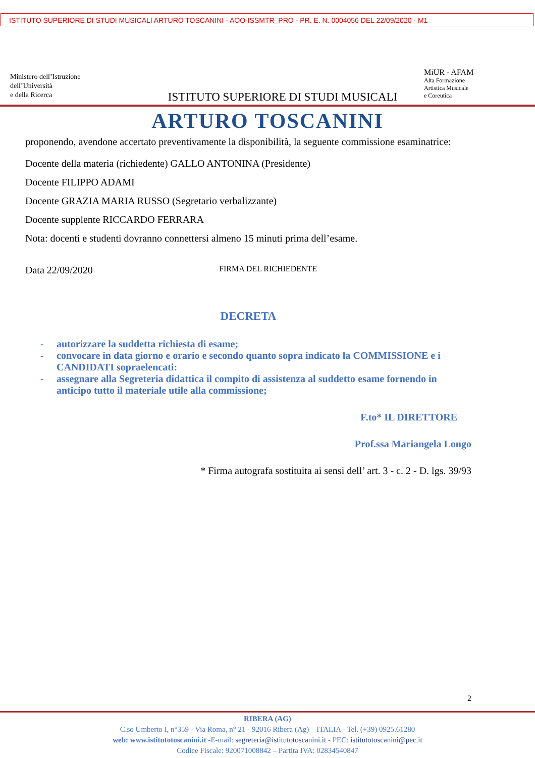ISTITUTO SUPERIORE DI STUDI MUSICALI ARTURO TOSCANINI - AOO-ISSMTR_PRO - PR. E. N. 0004056 DEL 22/09/2020 - M1
Ministero dell’Istruzione
dell’Università
e della Ricerca
ISTITUTO SUPERIORE DI STUDI MUSICALI
MiUR - AFAM
Alta Formazione
Artistica Musicale
e Coreutica
ARTURO TOSCANINI
proponendo, avendone accertato preventivamente la disponibilità, la seguente commissione esaminatrice:
Docente della materia (richiedente) GALLO ANTONINA (Presidente)
Docente FILIPPO ADAMI
Docente GRAZIA MARIA RUSSO (Segretario verbalizzante)
Docente supplente RICCARDO FERRARA
Nota: docenti e studenti dovranno connettersi almeno 15 minuti prima dell’esame.
Data 22/09/2020
FIRMA DEL RICHIEDENTE
DECRETA
- autorizzare la suddetta richiesta di esame;
- convocare in data giorno e orario e secondo quanto sopra indicato la COMMISSIONE e i CANDIDATI sopraelencati:
- assegnare alla Segreteria didattica il compito di assistenza al suddetto esame fornendo in anticipo tutto il materiale utile alla commissione;
F.to* IL DIRETTORE
Prof.ssa Mariangela Longo
* Firma autografa sostituita ai sensi dell’ art. 3 - c. 2 - D. lgs. 39/93
2
RIBERA (AG)
C.so Umberto I, n°359 - Via Roma, n° 21 - 92016 Ribera (Ag) – ITALIA - Tel. (+39) 0925.61280
web: www.istitutotoscanini.it -E-mail: segreteria@istitutotoscanini.it - PEC: istitutotoscanini@pec.it
Codice Fiscale: 920071008842 – Partita IVA: 02834540847